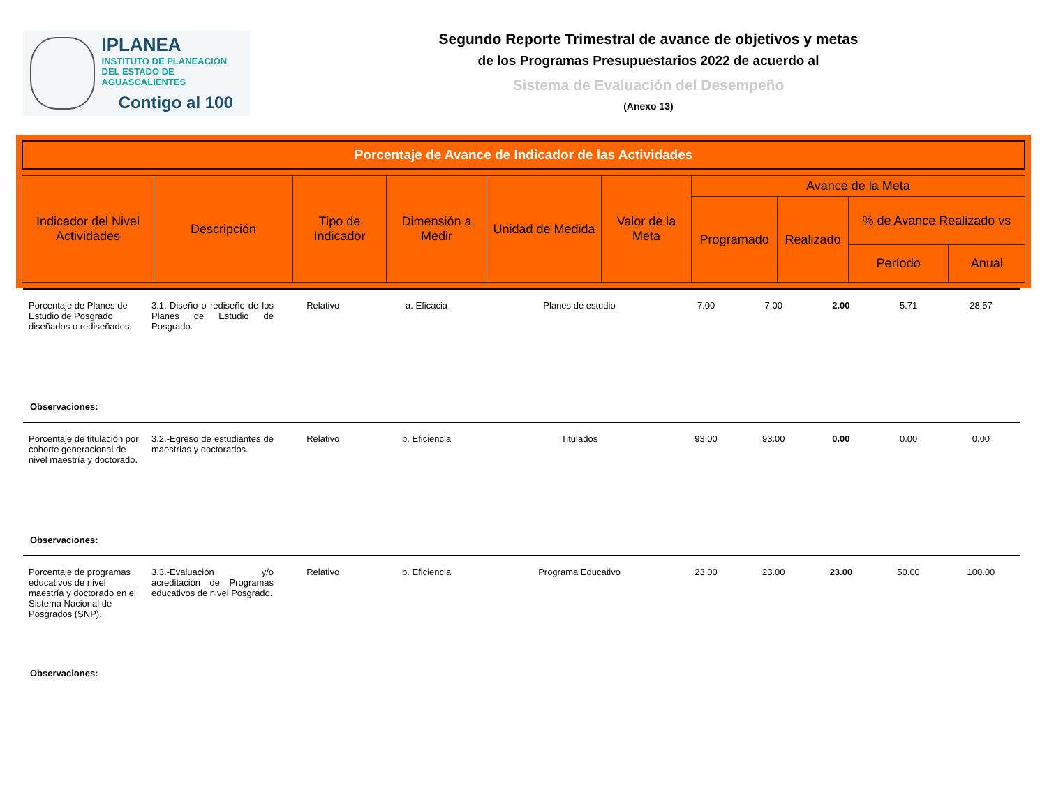IPLANEA
INSTITUTO DE PLANEACIÓN
DEL ESTADO DE AGUASCALIENTES
Contigo al 100
Segundo Reporte Trimestral de avance de objetivos y metas
de los Programas Presupuestarios 2022 de acuerdo al
Sistema de Evaluación del Desempeño
(Anexo 13)
Porcentaje de Avance de Indicador de las Actividades
| Indicador del Nivel Actividades | Descripción | Tipo de Indicador | Dimensión a Medir | Unidad de Medida | Valor de la Meta | Avance de la Meta | | | |
| --- | --- | --- | --- | --- | --- | --- | --- | --- | --- |
| | | | | | | Programado | Realizado | % de Avance Realizado vs | |
| | | | | | | | | Período | Anual |
| Porcentaje de Planes de Estudio de Posgrado diseñados o rediseñados. | 3.1.-Diseño o rediseño de los Planes de Estudio de Posgrado. | Relativo | a. Eficacia | Planes de estudio | 7.00 | 7.00 | 2.00 | 5.71 | 28.57 |
| Observaciones: | | | | | | | | | |
| Porcentaje de titulación por cohorte generacional de nivel maestría y doctorado. | 3.2.-Egreso de estudiantes de maestrías y doctorados. | Relativo | b. Eficiencia | Titulados | 93.00 | 93.00 | 0.00 | 0.00 | 0.00 |
| Observaciones: | | | | | | | | | |
| Porcentaje de programas educativos de nivel maestría y doctorado en el Sistema Nacional de Posgrados (SNP). | 3.3.-Evaluación y/o acreditación de Programas educativos de nivel Posgrado. | Relativo | b. Eficiencia | Programa Educativo | 23.00 | 23.00 | 23.00 | 50.00 | 100.00 |
| Observaciones: | | | | | | | | | |